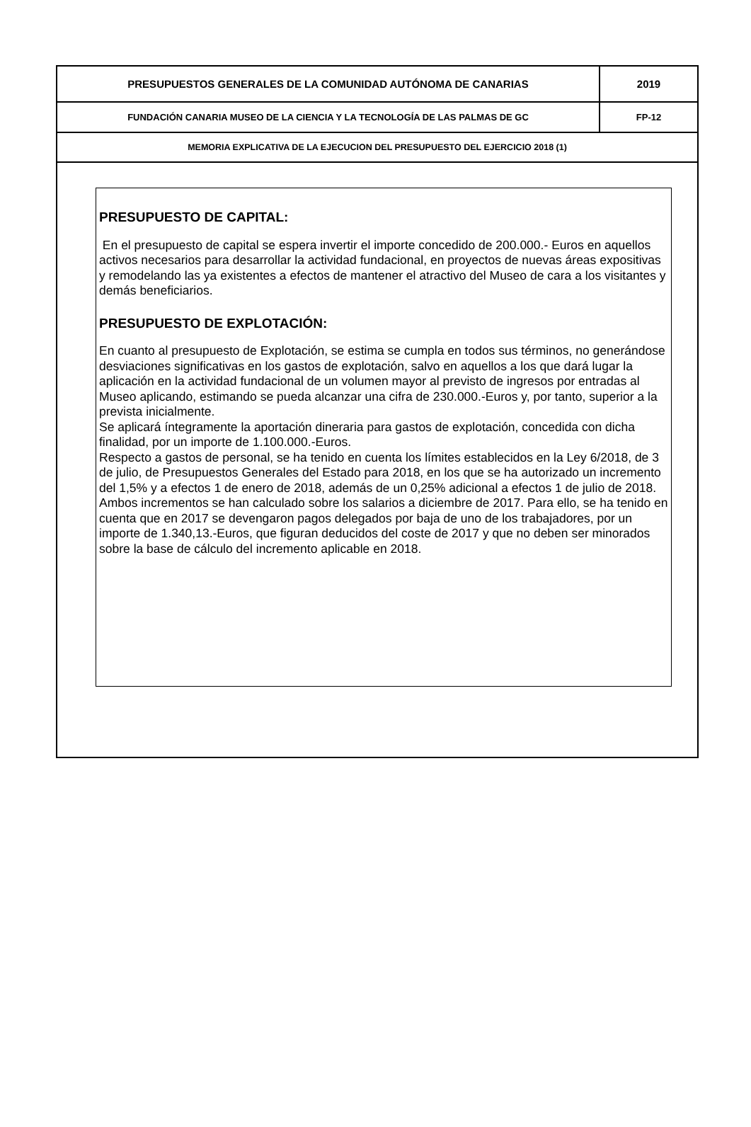| PRESUPUESTOS GENERALES DE LA COMUNIDAD AUTÓNOMA DE CANARIAS | 2019 |
| FUNDACIÓN CANARIA MUSEO DE LA CIENCIA Y LA TECNOLOGÍA DE LAS PALMAS DE GC | FP-12 |
| MEMORIA EXPLICATIVA DE LA EJECUCION DEL PRESUPUESTO DEL EJERCICIO 2018 (1) | |
PRESUPUESTO DE CAPITAL:
En el presupuesto de capital se espera invertir el importe concedido de 200.000.- Euros en aquellos activos necesarios para desarrollar la actividad fundacional, en proyectos de nuevas áreas expositivas y remodelando las ya existentes a efectos de mantener el atractivo del Museo de cara a los visitantes y demás beneficiarios.
PRESUPUESTO DE EXPLOTACIÓN:
En cuanto al presupuesto de Explotación, se estima se cumpla en todos sus términos, no generándose desviaciones significativas en los gastos de explotación, salvo en aquellos a los que dará lugar la aplicación en la actividad fundacional de un volumen mayor al previsto de ingresos por entradas al Museo aplicando, estimando se pueda alcanzar una cifra de 230.000.-Euros y, por tanto, superior a la prevista inicialmente.
Se aplicará íntegramente la aportación dineraria para gastos de explotación, concedida con dicha finalidad, por un importe de 1.100.000.-Euros.
Respecto a gastos de personal, se ha tenido en cuenta los límites establecidos en la Ley 6/2018, de 3 de julio, de Presupuestos Generales del Estado para 2018, en los que se ha autorizado un incremento del 1,5% y a efectos 1 de enero de 2018, además de un 0,25% adicional a efectos 1 de julio de 2018. Ambos incrementos se han calculado sobre los salarios a diciembre de 2017. Para ello, se ha tenido en cuenta que en 2017 se devengaron pagos delegados por baja de uno de los trabajadores, por un importe de 1.340,13.-Euros, que figuran deducidos del coste de 2017 y que no deben ser minorados sobre la base de cálculo del incremento aplicable en 2018.